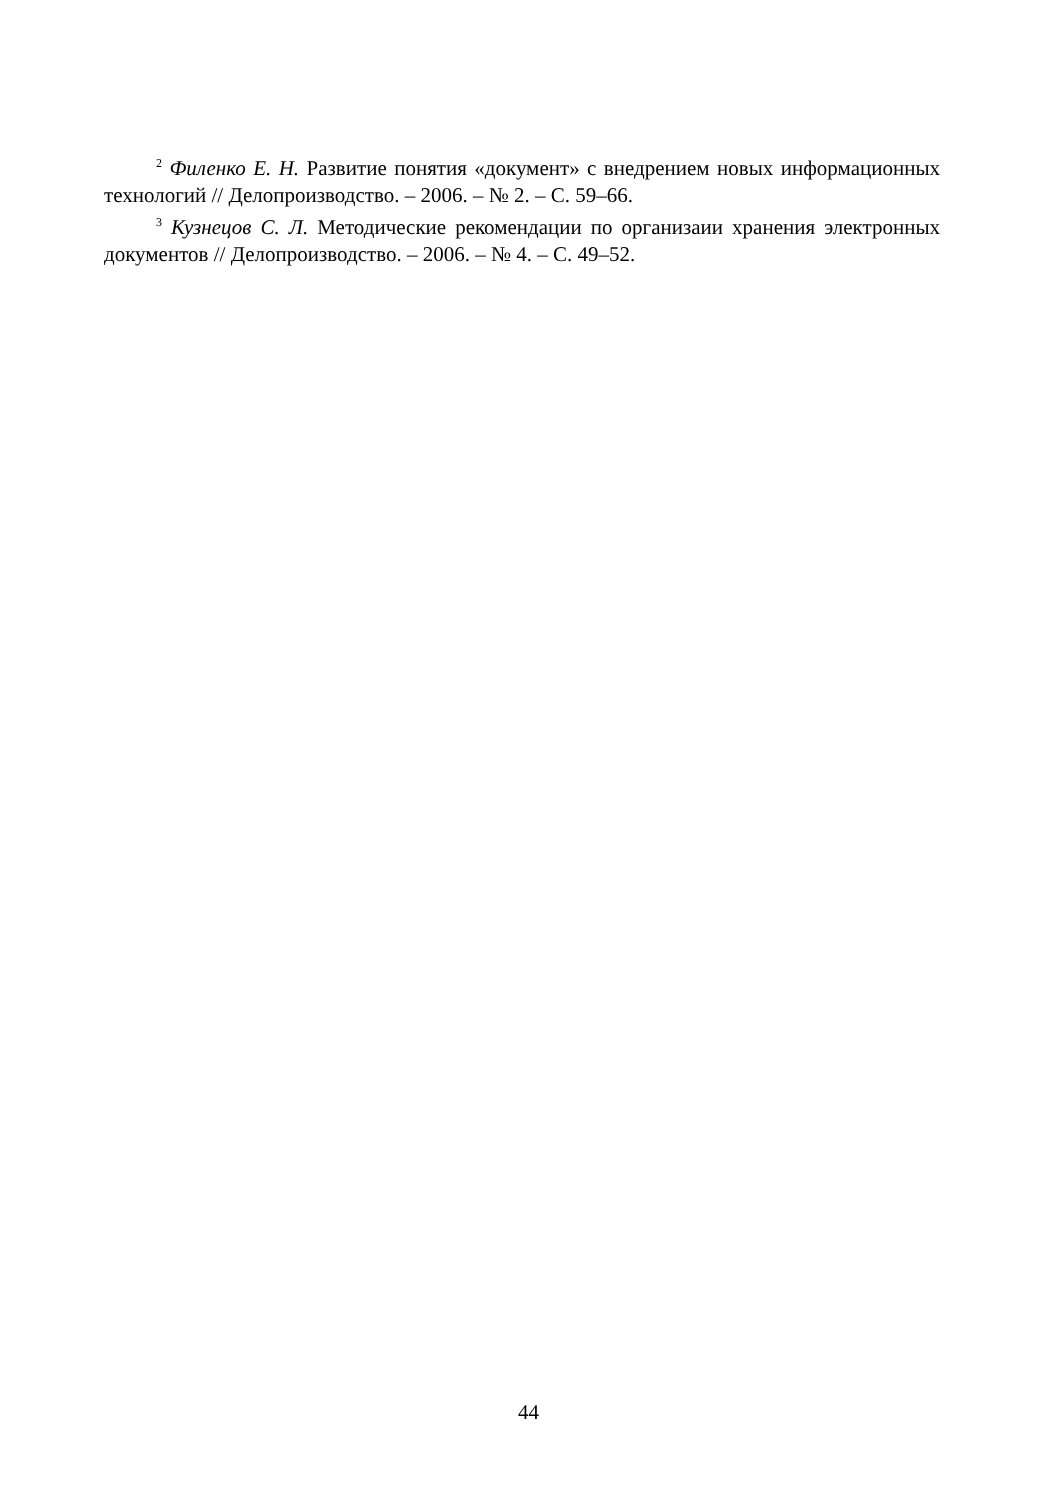<sup>2</sup> Филенко Е. Н. Развитие понятия «документ» с внедрением новых информационных технологий // Делопроизводство. – 2006. – № 2. – С. 59–66.
<sup>3</sup> Кузнецов С. Л. Методические рекомендации по организаии хранения электронных документов // Делопроизводство. – 2006. – № 4. – С. 49–52.
44